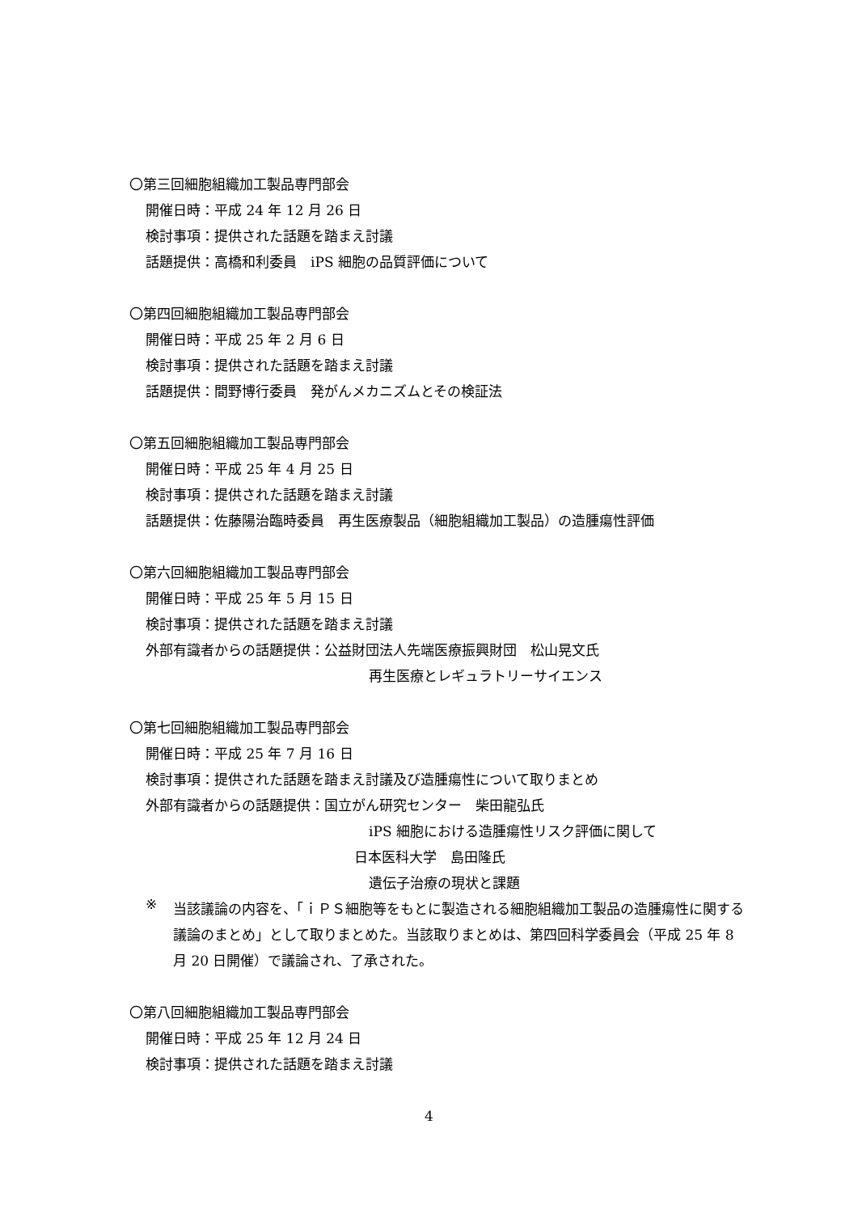〇第三回細胞組織加工製品専門部会
開催日時：平成 24 年 12 月 26 日
検討事項：提供された話題を踏まえ討議
話題提供：高橋和利委員　iPS 細胞の品質評価について
〇第四回細胞組織加工製品専門部会
開催日時：平成 25 年 2 月 6 日
検討事項：提供された話題を踏まえ討議
話題提供：間野博行委員　発がんメカニズムとその検証法
〇第五回細胞組織加工製品専門部会
開催日時：平成 25 年 4 月 25 日
検討事項：提供された話題を踏まえ討議
話題提供：佐藤陽治臨時委員　再生医療製品（細胞組織加工製品）の造腫瘍性評価
〇第六回細胞組織加工製品専門部会
開催日時：平成 25 年 5 月 15 日
検討事項：提供された話題を踏まえ討議
外部有識者からの話題提供：公益財団法人先端医療振興財団　松山晃文氏
再生医療とレギュラトリーサイエンス
〇第七回細胞組織加工製品専門部会
開催日時：平成 25 年 7 月 16 日
検討事項：提供された話題を踏まえ討議及び造腫瘍性について取りまとめ
外部有識者からの話題提供：国立がん研究センター　柴田龍弘氏
iPS 細胞における造腫瘍性リスク評価に関して
日本医科大学　島田隆氏
遺伝子治療の現状と課題
※
当該議論の内容を、「ｉＰＳ細胞等をもとに製造される細胞組織加工製品の造腫瘍性に関する議論のまとめ」として取りまとめた。当該取りまとめは、第四回科学委員会（平成 25 年 8 月 20 日開催）で議論され、了承された。
〇第八回細胞組織加工製品専門部会
開催日時：平成 25 年 12 月 24 日
検討事項：提供された話題を踏まえ討議
4